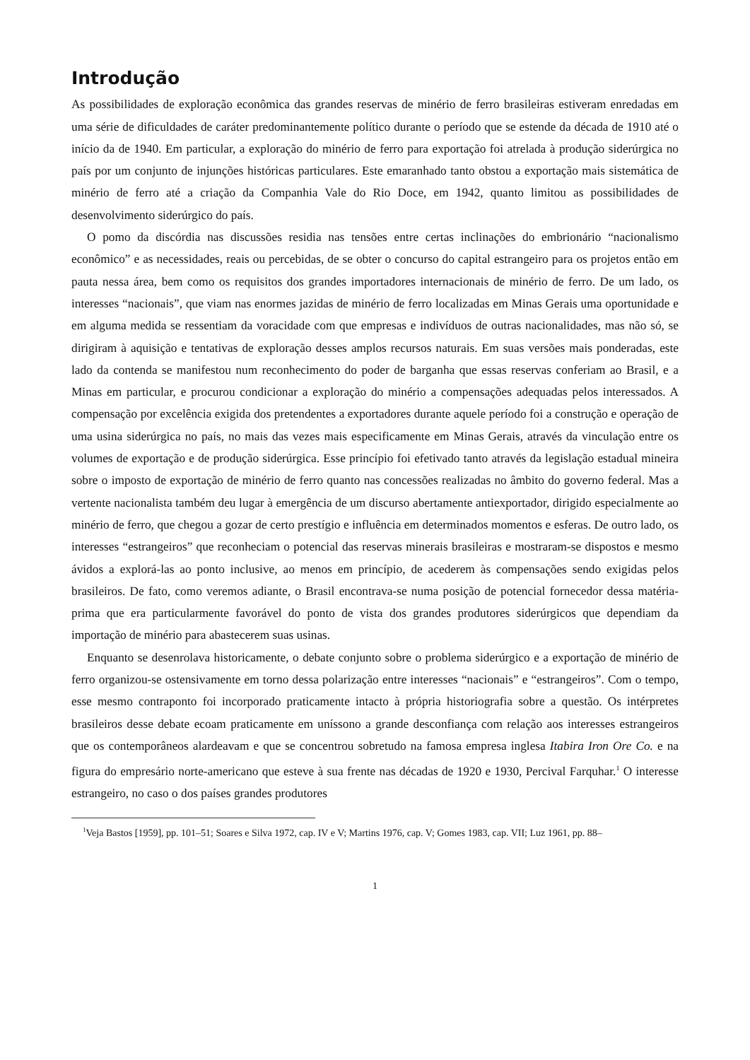Introdução
As possibilidades de exploração econômica das grandes reservas de minério de ferro brasileiras estiveram enredadas em uma série de dificuldades de caráter predominantemente político durante o período que se estende da década de 1910 até o início da de 1940. Em particular, a exploração do minério de ferro para exportação foi atrelada à produção siderúrgica no país por um conjunto de injunções históricas particulares. Este emaranhado tanto obstou a exportação mais sistemática de minério de ferro até a criação da Companhia Vale do Rio Doce, em 1942, quanto limitou as possibilidades de desenvolvimento siderúrgico do país.
O pomo da discórdia nas discussões residia nas tensões entre certas inclinações do embrionário “nacionalismo econômico” e as necessidades, reais ou percebidas, de se obter o concurso do capital estrangeiro para os projetos então em pauta nessa área, bem como os requisitos dos grandes importadores internacionais de minério de ferro. De um lado, os interesses “nacionais”, que viam nas enormes jazidas de minério de ferro localizadas em Minas Gerais uma oportunidade e em alguma medida se ressentiam da voracidade com que empresas e indivíduos de outras nacionalidades, mas não só, se dirigiram à aquisição e tentativas de exploração desses amplos recursos naturais. Em suas versões mais ponderadas, este lado da contenda se manifestou num reconhecimento do poder de barganha que essas reservas conferiam ao Brasil, e a Minas em particular, e procurou condicionar a exploração do minério a compensações adequadas pelos interessados. A compensação por excelência exigida dos pretendentes a exportadores durante aquele período foi a construção e operação de uma usina siderúrgica no país, no mais das vezes mais especificamente em Minas Gerais, através da vinculação entre os volumes de exportação e de produção siderúrgica. Esse princípio foi efetivado tanto através da legislação estadual mineira sobre o imposto de exportação de minério de ferro quanto nas concessões realizadas no âmbito do governo federal. Mas a vertente nacionalista também deu lugar à emergência de um discurso abertamente antiexportador, dirigido especialmente ao minério de ferro, que chegou a gozar de certo prestígio e influência em determinados momentos e esferas. De outro lado, os interesses “estrangeiros” que reconheciam o potencial das reservas minerais brasileiras e mostraram-se dispostos e mesmo ávidos a explorá-las ao ponto inclusive, ao menos em princípio, de acederem às compensações sendo exigidas pelos brasileiros. De fato, como veremos adiante, o Brasil encontrava-se numa posição de potencial fornecedor dessa matéria-prima que era particularmente favorável do ponto de vista dos grandes produtores siderúrgicos que dependiam da importação de minério para abastecerem suas usinas.
Enquanto se desenrolava historicamente, o debate conjunto sobre o problema siderúrgico e a exportação de minério de ferro organizou-se ostensivamente em torno dessa polarização entre interesses “nacionais” e “estrangeiros”. Com o tempo, esse mesmo contraponto foi incorporado praticamente intacto à própria historiografia sobre a questão. Os intérpretes brasileiros desse debate ecoam praticamente em uníssono a grande desconfiança com relação aos interesses estrangeiros que os contemporâneos alardeavam e que se concentrou sobretudo na famosa empresa inglesa Itabira Iron Ore Co. e na figura do empresário norte-americano que esteve à sua frente nas décadas de 1920 e 1930, Percival Farquhar.<sup>1</sup> O interesse estrangeiro, no caso o dos países grandes produtores
<sup>1</sup> Veja Bastos [1959], pp. 101–51; Soares e Silva 1972, cap. IV e V; Martins 1976, cap. V; Gomes 1983, cap. VII; Luz 1961, pp. 88–
1